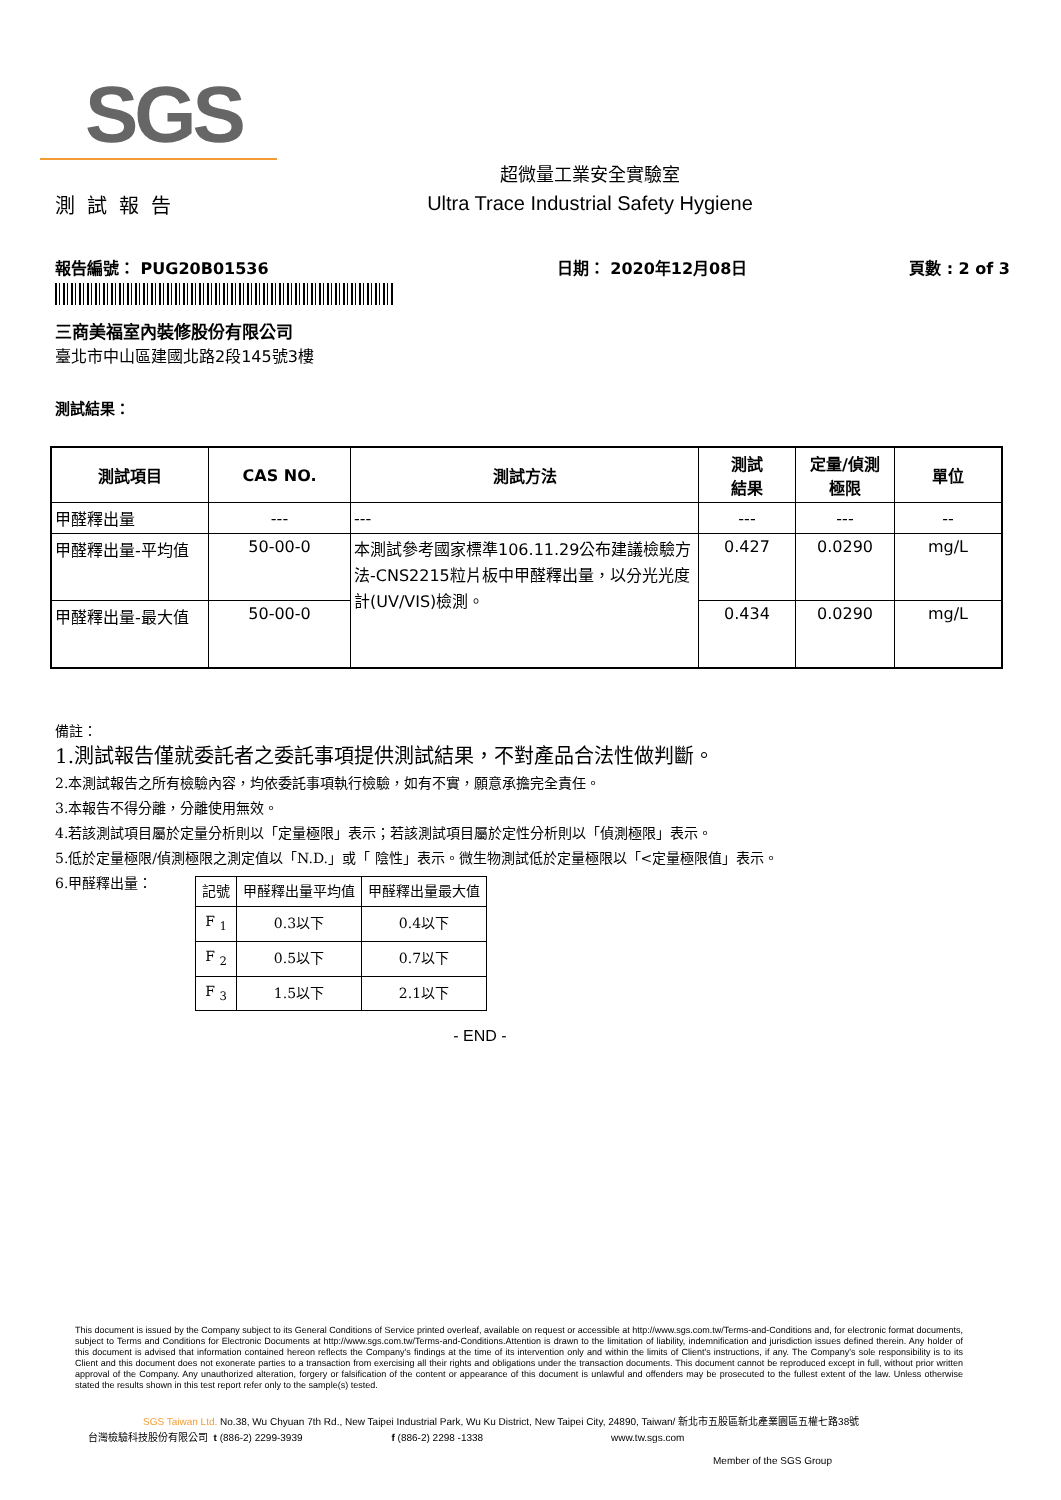SGS
測試報告
超微量工業安全實驗室
Ultra Trace Industrial Safety Hygiene
報告編號： PUG20B01536 日期： 2020年12月08日 頁數 : 2 of 3
三商美福室內裝修股份有限公司
臺北市中山區建國北路2段145號3樓
測試結果：
| 測試項目 | CAS NO. | 測試方法 | 測試 結果 | 定量/偵測 極限 | 單位 |
| --- | --- | --- | --- | --- | --- |
| 甲醛釋出量 | --- | --- | --- | --- | -- |
| 甲醛釋出量-平均值 | 50-00-0 | 本測試參考國家標準106.11.29公布建議檢驗方法-CNS2215粒片板中甲醛釋出量，以分光光度計(UV/VIS)檢測。 | 0.427 | 0.0290 | mg/L |
| 甲醛釋出量-最大值 | 50-00-0 | | 0.434 | 0.0290 | mg/L |
備註：
1.測試報告僅就委託者之委託事項提供測試結果，不對產品合法性做判斷。
2.本測試報告之所有檢驗內容，均依委託事項執行檢驗，如有不實，願意承擔完全責任。
3.本報告不得分離，分離使用無效。
4.若該測試項目屬於定量分析則以「定量極限」表示；若該測試項目屬於定性分析則以「偵測極限」表示。
5.低於定量極限/偵測極限之測定值以「N.D.」或「 陰性」表示。微生物測試低於定量極限以「<定量極限值」表示。
6.甲醛釋出量：
| 記號 | 甲醛釋出量平均值 | 甲醛釋出量最大值 |
| F <sub>1</sub> | 0.3以下 | 0.4以下 |
| F <sub>2</sub> | 0.5以下 | 0.7以下 |
| F <sub>3</sub> | 1.5以下 | 2.1以下 |
- END -
This document is issued by the Company subject to its General Conditions of Service printed overleaf, available on request or accessible at http://www.sgs.com.tw/Terms-and-Conditions and, for electronic format documents, subject to Terms and Conditions for Electronic Documents at http://www.sgs.com.tw/Terms-and-Conditions.Attention is drawn to the limitation of liability, indemnification and jurisdiction issues defined therein. Any holder of this document is advised that information contained hereon reflects the Company's findings at the time of its intervention only and within the limits of Client's instructions, if any. The Company's sole responsibility is to its Client and this document does not exonerate parties to a transaction from exercising all their rights and obligations under the transaction documents. This document cannot be reproduced except in full, without prior written approval of the Company. Any unauthorized alteration, forgery or falsification of the content or appearance of this document is unlawful and offenders may be prosecuted to the fullest extent of the law. Unless otherwise stated the results shown in this test report refer only to the sample(s) tested.
SGS Taiwan Ltd. No.38, Wu Chyuan 7th Rd., New Taipei Industrial Park, Wu Ku District, New Taipei City, 24890, Taiwan/ 新北市五股區新北產業園區五權七路38號
台灣檢驗科技股份有限公司 t (886-2) 2299-3939 f (886-2) 2298 -1338 www.tw.sgs.com
Member of the SGS Group